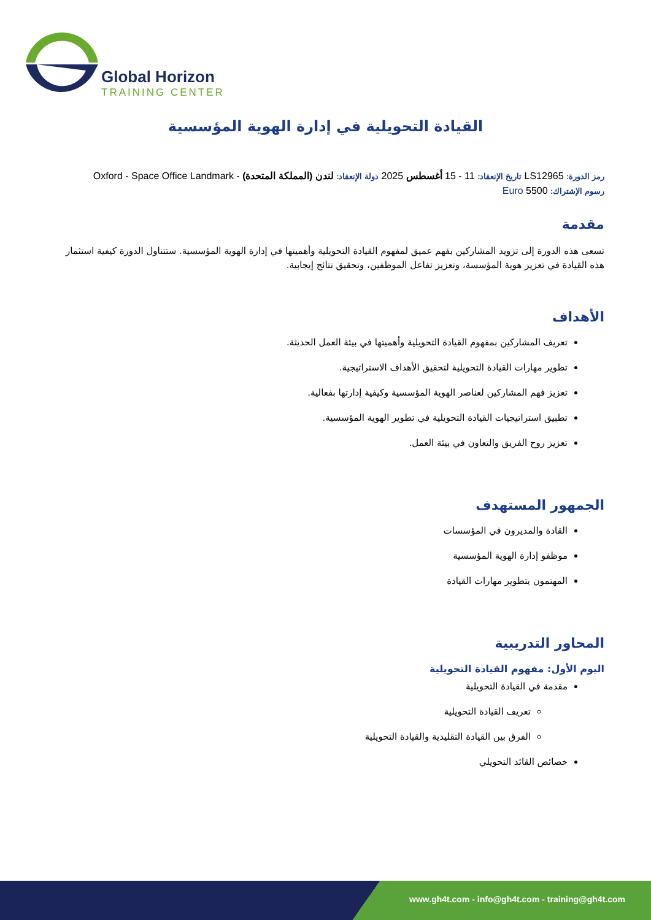Global Horizon
TRAINING CENTER
القيادة التحويلية في إدارة الهوية المؤسسية
رمز الدورة: LS12965 تاريخ الإنعقاد: 11 - 15 أغسطس 2025 دولة الإنعقاد: لندن (المملكة المتحدة) - Oxford - Space Office Landmark
رسوم الإشتراك: 5500 Euro
مقدمة
تسعى هذه الدورة إلى تزويد المشاركين بفهم عميق لمفهوم القيادة التحويلية وأهميتها في إدارة الهوية المؤسسية. ستتناول الدورة كيفية استثمار هذه القيادة في تعزيز هوية المؤسسة، وتعزيز تفاعل الموظفين، وتحقيق نتائج إيجابية.
الأهداف
تعريف المشاركين بمفهوم القيادة التحويلية وأهميتها في بيئة العمل الحديثة.
تطوير مهارات القيادة التحويلية لتحقيق الأهداف الاستراتيجية.
تعزيز فهم المشاركين لعناصر الهوية المؤسسية وكيفية إدارتها بفعالية.
تطبيق استراتيجيات القيادة التحويلية في تطوير الهوية المؤسسية.
تعزيز روح الفريق والتعاون في بيئة العمل.
الجمهور المستهدف
القادة والمديرون في المؤسسات
موظفو إدارة الهوية المؤسسية
المهتمون بتطوير مهارات القيادة
المحاور التدريبية
اليوم الأول: مفهوم القيادة التحويلية
مقدمة في القيادة التحويلية
تعريف القيادة التحويلية
الفرق بين القيادة التقليدية والقيادة التحويلية
خصائص القائد التحويلي
www.gh4t.com - info@gh4t.com - training@gh4t.com